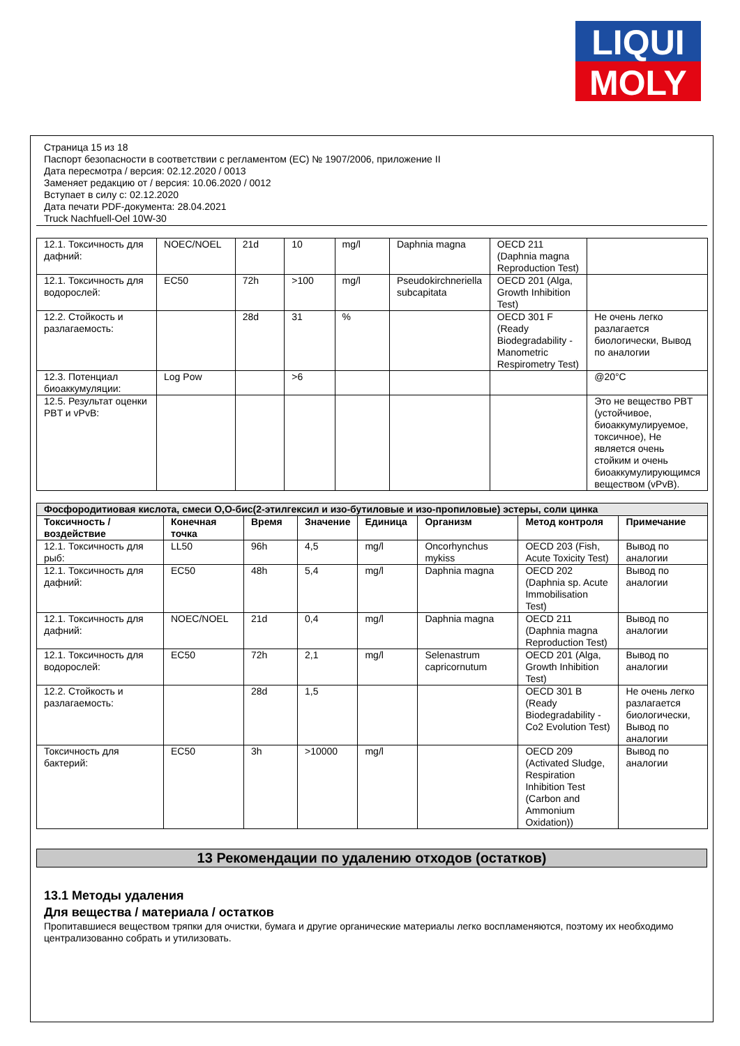LIQUI
MOLY
Страница 15 из 18
Паспорт безопасности в соответствии с регламентом (ЕС) № 1907/2006, приложение II
Дата пересмотра / версия: 02.12.2020 / 0013
Заменяет редакцию от / версия: 10.06.2020 / 0012
Вступает в силу с: 02.12.2020
Дата печати PDF-документа: 28.04.2021
Truck Nachfuell-Oel 10W-30
| 12.1. Токсичность для дафний: | NOEC/NOEL | 21d | 10 | mg/l | Daphnia magna | OECD 211 (Daphnia magna Reproduction Test) | |
| 12.1. Токсичность для водорослей: | EC50 | 72h | >100 | mg/l | Pseudokirchneriella subcapitata | OECD 201 (Alga, Growth Inhibition Test) | |
| 12.2. Стойкость и разлагаемость: | | 28d | 31 | % | | OECD 301 F (Ready Biodegradability - Manometric Respirometry Test) | Не очень легко разлагается биологически, Вывод по аналогии |
| 12.3. Потенциал биоаккумуляции: | Log Pow | | >6 | | | | @20°C |
| 12.5. Результат оценки PBT и vPvB: | | | | | | | Это не вещество PBT (устойчивое, биоаккумулируемое, токсичное), Не является очень стойким и очень биоаккумулирующимся веществом (vPvB). |
| Фосфородитиовая кислота, смеси O,O-бис(2-этилгексил и изо-бутиловые и изо-пропиловые) эстеры, соли цинка | | | | | | | |
| Токсичность / воздействие | Конечная точка | Время | Значение | Единица | Организм | Метод контроля | Примечание |
| 12.1. Токсичность для рыб: | LL50 | 96h | 4,5 | mg/l | Oncorhynchus mykiss | OECD 203 (Fish, Acute Toxicity Test) | Вывод по аналогии |
| 12.1. Токсичность для дафний: | EC50 | 48h | 5,4 | mg/l | Daphnia magna | OECD 202 (Daphnia sp. Acute Immobilisation Test) | Вывод по аналогии |
| 12.1. Токсичность для дафний: | NOEC/NOEL | 21d | 0,4 | mg/l | Daphnia magna | OECD 211 (Daphnia magna Reproduction Test) | Вывод по аналогии |
| 12.1. Токсичность для водорослей: | EC50 | 72h | 2,1 | mg/l | Selenastrum capricornutum | OECD 201 (Alga, Growth Inhibition Test) | Вывод по аналогии |
| 12.2. Стойкость и разлагаемость: | | 28d | 1,5 | | | OECD 301 B (Ready Biodegradability - Co2 Evolution Test) | Не очень легко разлагается биологически, Вывод по аналогии |
| Токсичность для бактерий: | EC50 | 3h | >10000 | mg/l | | OECD 209 (Activated Sludge, Respiration Inhibition Test (Carbon and Ammonium Oxidation)) | Вывод по аналогии |
13 Рекомендации по удалению отходов (остатков)
13.1 Методы удаления
Для вещества / материала / остатков
Пропитавшиеся веществом тряпки для очистки, бумага и другие органические материалы легко воспламеняются, поэтому их необходимо централизованно собрать и утилизовать.